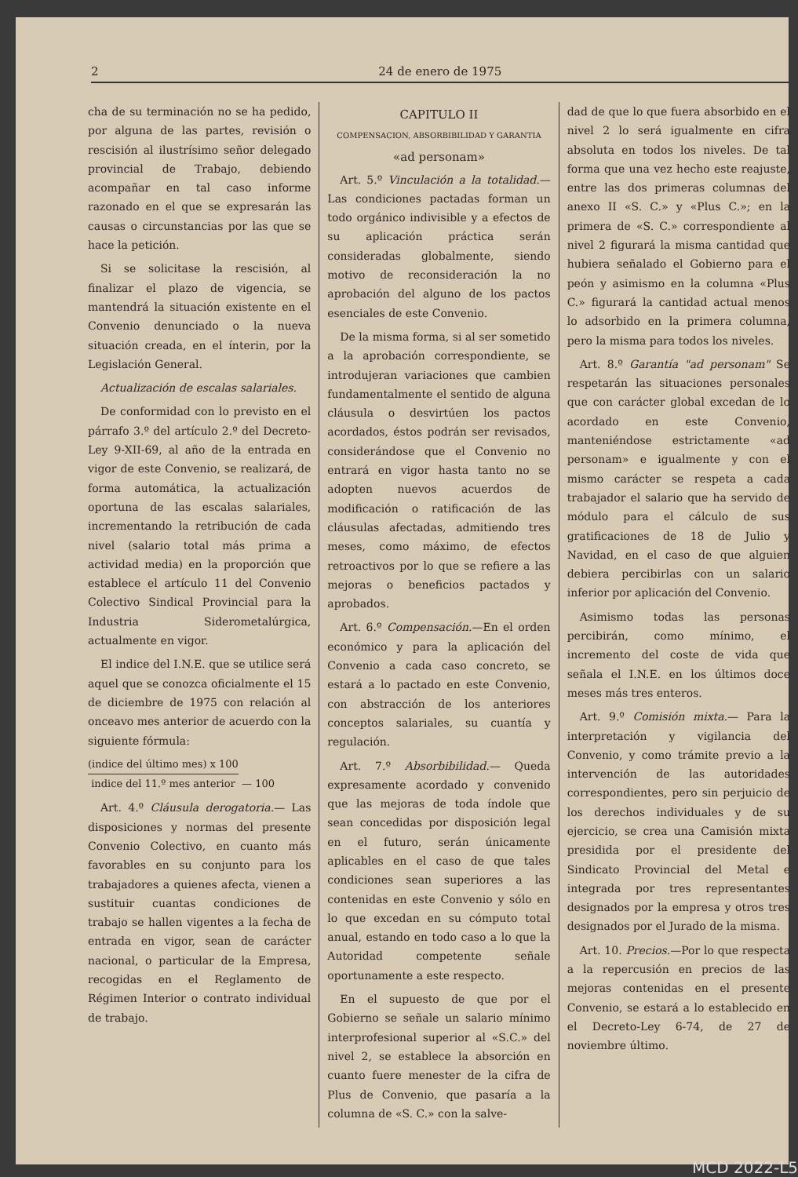2 24 de enero de 1975
cha de su terminación no se ha pedido, por alguna de las partes, revisión o rescisión al ilustrísimo señor delegado provincial de Trabajo, debiendo acompañar en tal caso informe razonado en el que se expresarán las causas o circunstancias por las que se hace la petición.
Si se solicitase la rescisión, al finalizar el plazo de vigencia, se mantendrá la situación existente en el Convenio denunciado o la nueva situación creada, en el ínterin, por la Legislación General.
Actualización de escalas salariales.
De conformidad con lo previsto en el párrafo 3.º del artículo 2.º del Decreto-Ley 9-XII-69, al año de la entrada en vigor de este Convenio, se realizará, de forma automática, la actualización oportuna de las escalas salariales, incrementando la retribución de cada nivel (salario total más prima a actividad media) en la proporción que establece el artículo 11 del Convenio Colectivo Sindical Provincial para la Industria Siderometalúrgica, actualmente en vigor.
El indice del I.N.E. que se utilice será aquel que se conozca oficialmente el 15 de diciembre de 1975 con relación al onceavo mes anterior de acuerdo con la siguiente fórmula:
(indice del último mes) x 100 indice del 11.º mes anterior — 100
Art. 4.º Cláusula derogatoria.— Las disposiciones y normas del presente Convenio Colectivo, en cuanto más favorables en su conjunto para los trabajadores a quienes afecta, vienen a sustituir cuantas condiciones de trabajo se hallen vigentes a la fecha de entrada en vigor, sean de carácter nacional, o particular de la Empresa, recogidas en el Reglamento de Régimen Interior o contrato individual de trabajo.
CAPITULO II
COMPENSACION, ABSORBIBILIDAD Y GARANTIA
«ad personam»
Art. 5.º Vinculación a la totalidad.—Las condiciones pactadas forman un todo orgánico indivisible y a efectos de su aplicación práctica serán consideradas globalmente, siendo motivo de reconsideración la no aprobación del alguno de los pactos esenciales de este Convenio.
De la misma forma, si al ser sometido a la aprobación correspondiente, se introdujeran variaciones que cambien fundamentalmente el sentido de alguna cláusula o desvirtúen los pactos acordados, éstos podrán ser revisados, considerándose que el Convenio no entrará en vigor hasta tanto no se adopten nuevos acuerdos de modificación o ratificación de las cláusulas afectadas, admitiendo tres meses, como máximo, de efectos retroactivos por lo que se refiere a las mejoras o beneficios pactados y aprobados.
Art. 6.º Compensación.—En el orden económico y para la aplicación del Convenio a cada caso concreto, se estará a lo pactado en este Convenio, con abstracción de los anteriores conceptos salariales, su cuantía y regulación.
Art. 7.º Absorbibilidad.— Queda expresamente acordado y convenido que las mejoras de toda índole que sean concedidas por disposición legal en el futuro, serán únicamente aplicables en el caso de que tales condiciones sean superiores a las contenidas en este Convenio y sólo en lo que excedan en su cómputo total anual, estando en todo caso a lo que la Autoridad competente señale oportunamente a este respecto.
En el supuesto de que por el Gobierno se señale un salario mínimo interprofesional superior al «S.C.» del nivel 2, se establece la absorción en cuanto fuere menester de la cifra de Plus de Convenio, que pasaría a la columna de «S. C.» con la salve-
dad de que lo que fuera absorbido en el nivel 2 lo será igualmente en cifra absoluta en todos los niveles. De tal forma que una vez hecho este reajuste, entre las dos primeras columnas del anexo II «S. C.» y «Plus C.»; en la primera de «S. C.» correspondiente al nivel 2 figurará la misma cantidad que hubiera señalado el Gobierno para el peón y asimismo en la columna «Plus C.» figurará la cantidad actual menos lo adsorbido en la primera columna, pero la misma para todos los niveles.
Art. 8.º Garantía "ad personam" Se respetarán las situaciones personales que con carácter global excedan de lo acordado en este Convenio, manteniéndose estrictamente «ad personam» e igualmente y con el mismo carácter se respeta a cada trabajador el salario que ha servido de módulo para el cálculo de sus gratificaciones de 18 de Julio y Navidad, en el caso de que alguien debiera percibirlas con un salario inferior por aplicación del Convenio.
Asimismo todas las personas percibirán, como mínimo, el incremento del coste de vida que señala el I.N.E. en los últimos doce meses más tres enteros.
Art. 9.º Comisión mixta.— Para la interpretación y vigilancia del Convenio, y como trámite previo a la intervención de las autoridades correspondientes, pero sin perjuicio de los derechos individuales y de su ejercicio, se crea una Camisión mixta presidida por el presidente del Sindicato Provincial del Metal e integrada por tres representantes designados por la empresa y otros tres designados por el Jurado de la misma.
Art. 10. Precios.—Por lo que respecta a la repercusión en precios de las mejoras contenidas en el presente Convenio, se estará a lo establecido en el Decreto-Ley 6-74, de 27 de noviembre último.
MCD 2022-L5